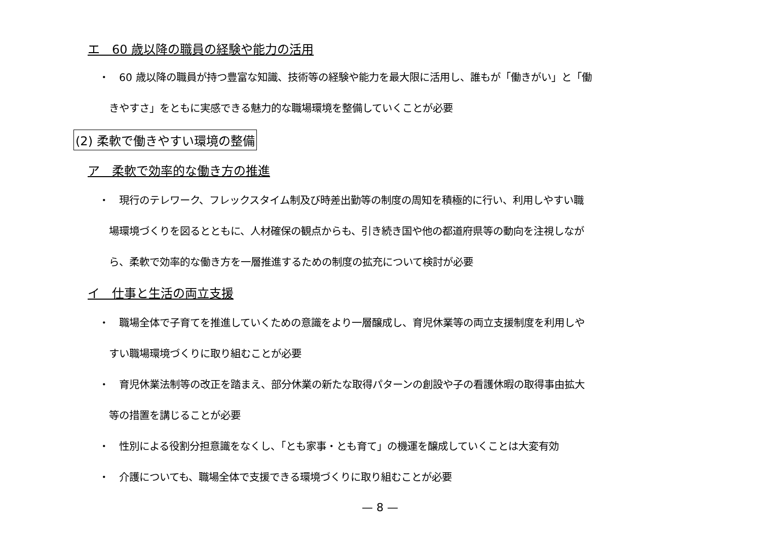エ　60 歳以降の職員の経験や能力の活用
・　60 歳以降の職員が持つ豊富な知識、技術等の経験や能力を最大限に活用し、誰もが「働きがい」と「働
　きやすさ」をともに実感できる魅力的な職場環境を整備していくことが必要
(2) 柔軟で働きやすい環境の整備
ア　柔軟で効率的な働き方の推進
・　現行のテレワーク、フレックスタイム制及び時差出勤等の制度の周知を積極的に行い、利用しやすい職
　場環境づくりを図るとともに、人材確保の観点からも、引き続き国や他の都道府県等の動向を注視しなが
　ら、柔軟で効率的な働き方を一層推進するための制度の拡充について検討が必要
イ　仕事と生活の両立支援
・　職場全体で子育てを推進していくための意識をより一層醸成し、育児休業等の両立支援制度を利用しや
　すい職場環境づくりに取り組むことが必要
・　育児休業法制等の改正を踏まえ、部分休業の新たな取得パターンの創設や子の看護休暇の取得事由拡大
　等の措置を講じることが必要
・　性別による役割分担意識をなくし、「とも家事・とも育て」の機運を醸成していくことは大変有効
・　介護についても、職場全体で支援できる環境づくりに取り組むことが必要
— 8 —